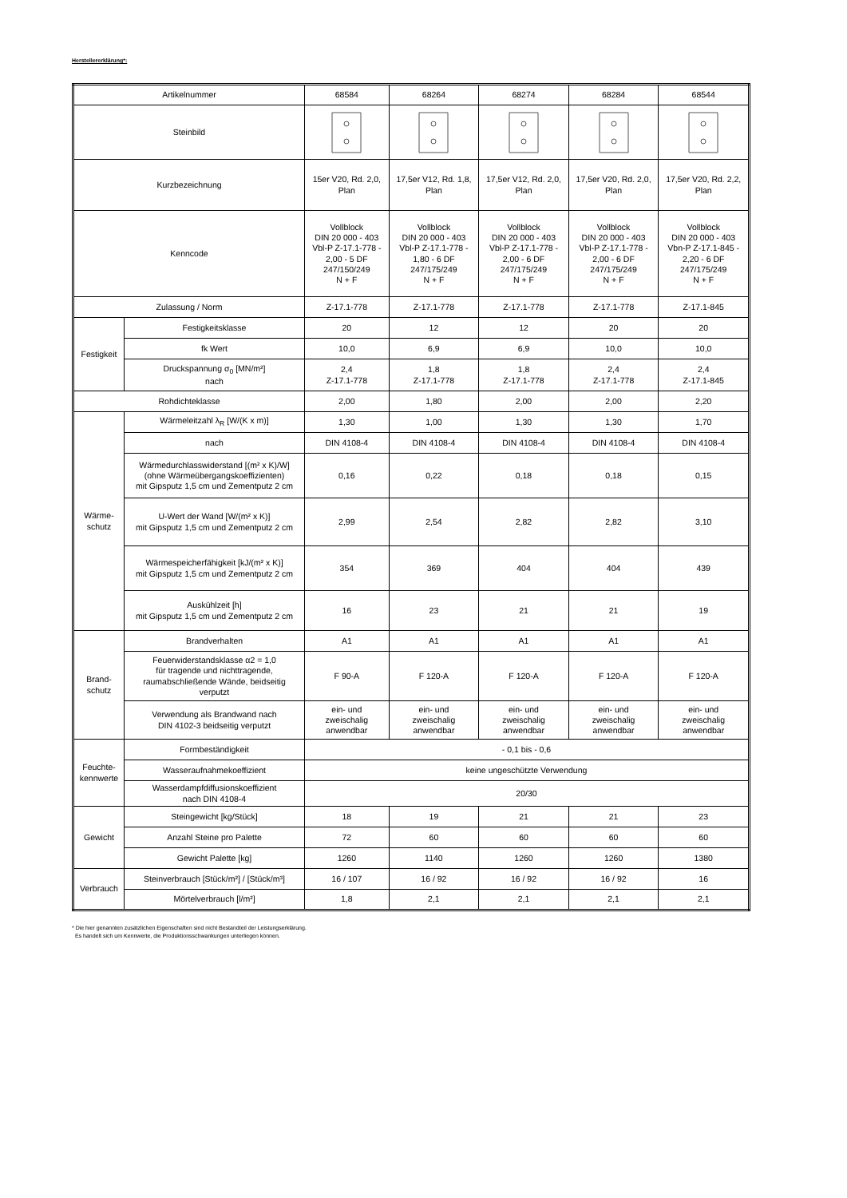Herstellererklärung*:
| Artikelnummer | | 68584 | 68264 | 68274 | 68284 | 68544 |
| Steinbild | | | | | | |
| Kurzbezeichnung | | 15er V20, Rd. 2,0, Plan | 17,5er V12, Rd. 1,8, Plan | 17,5er V12, Rd. 2,0, Plan | 17,5er V20, Rd. 2,0, Plan | 17,5er V20, Rd. 2,2, Plan |
| Kenncode | | Vollblock DIN 20 000 - 403 Vbl-P Z-17.1-778 - 2,00 - 5 DF 247/150/249 N + F | Vollblock DIN 20 000 - 403 Vbl-P Z-17.1-778 - 1,80 - 6 DF 247/175/249 N + F | Vollblock DIN 20 000 - 403 Vbl-P Z-17.1-778 - 2,00 - 6 DF 247/175/249 N + F | Vollblock DIN 20 000 - 403 Vbl-P Z-17.1-778 - 2,00 - 6 DF 247/175/249 N + F | Vollblock DIN 20 000 - 403 Vbn-P Z-17.1-845 - 2,20 - 6 DF 247/175/249 N + F |
| Zulassung / Norm | | Z-17.1-778 | Z-17.1-778 | Z-17.1-778 | Z-17.1-778 | Z-17.1-845 |
| Festigkeit | Festigkeitsklasse | 20 | 12 | 12 | 20 | 20 |
| | fk Wert | 10,0 | 6,9 | 6,9 | 10,0 | 10,0 |
| | Druckspannung σ<sub>0</sub> [MN/m²] nach | 2,4 Z-17.1-778 | 1,8 Z-17.1-778 | 1,8 Z-17.1-778 | 2,4 Z-17.1-778 | 2,4 Z-17.1-845 |
| Rohdichteklasse | | 2,00 | 1,80 | 2,00 | 2,00 | 2,20 |
| Wärme- schutz | Wärmeleitzahl λ<sub>R</sub> [W/(K x m)] | 1,30 | 1,00 | 1,30 | 1,30 | 1,70 |
| | nach | DIN 4108-4 | DIN 4108-4 | DIN 4108-4 | DIN 4108-4 | DIN 4108-4 |
| | Wärmedurchlasswiderstand [(m² x K)/W] (ohne Wärmeübergangskoeffizienten) mit Gipsputz 1,5 cm und Zementputz 2 cm | 0,16 | 0,22 | 0,18 | 0,18 | 0,15 |
| | U-Wert der Wand [W/(m² x K)] mit Gipsputz 1,5 cm und Zementputz 2 cm | 2,99 | 2,54 | 2,82 | 2,82 | 3,10 |
| | Wärmespeicherfähigkeit [kJ/(m² x K)] mit Gipsputz 1,5 cm und Zementputz 2 cm | 354 | 369 | 404 | 404 | 439 |
| | Auskühlzeit [h] mit Gipsputz 1,5 cm und Zementputz 2 cm | 16 | 23 | 21 | 21 | 19 |
| Brand- schutz | Brandverhalten | A1 | A1 | A1 | A1 | A1 |
| | Feuerwiderstandsklasse α2 = 1,0 für tragende und nichttragende, raumabschließende Wände, beidseitig verputzt | F 90-A | F 120-A | F 120-A | F 120-A | F 120-A |
| | Verwendung als Brandwand nach DIN 4102-3 beidseitig verputzt | ein- und zweischalig anwendbar | ein- und zweischalig anwendbar | ein- und zweischalig anwendbar | ein- und zweischalig anwendbar | ein- und zweischalig anwendbar |
| Feuchte- kennwerte | Formbeständigkeit | - 0,1 bis - 0,6 | | | | |
| | Wasseraufnahmekoeffizient | keine ungeschützte Verwendung | | | | |
| | Wasserdampfdiffusionskoeffizient nach DIN 4108-4 | 20/30 | | | | |
| Gewicht | Steingewicht [kg/Stück] | 18 | 19 | 21 | 21 | 23 |
| | Anzahl Steine pro Palette | 72 | 60 | 60 | 60 | 60 |
| | Gewicht Palette [kg] | 1260 | 1140 | 1260 | 1260 | 1380 |
| Verbrauch | Steinverbrauch [Stück/m²] / [Stück/m³] | 16 / 107 | 16 / 92 | 16 / 92 | 16 / 92 | 16 |
| | Mörtelverbrauch [l/m²] | 1,8 | 2,1 | 2,1 | 2,1 | 2,1 |
* Die hier genannten zusätzlichen Eigenschaften sind nicht Bestandteil der Leistungserklärung.
Es handelt sich um Kennwerte, die Produktionsschwankungen unterliegen können.